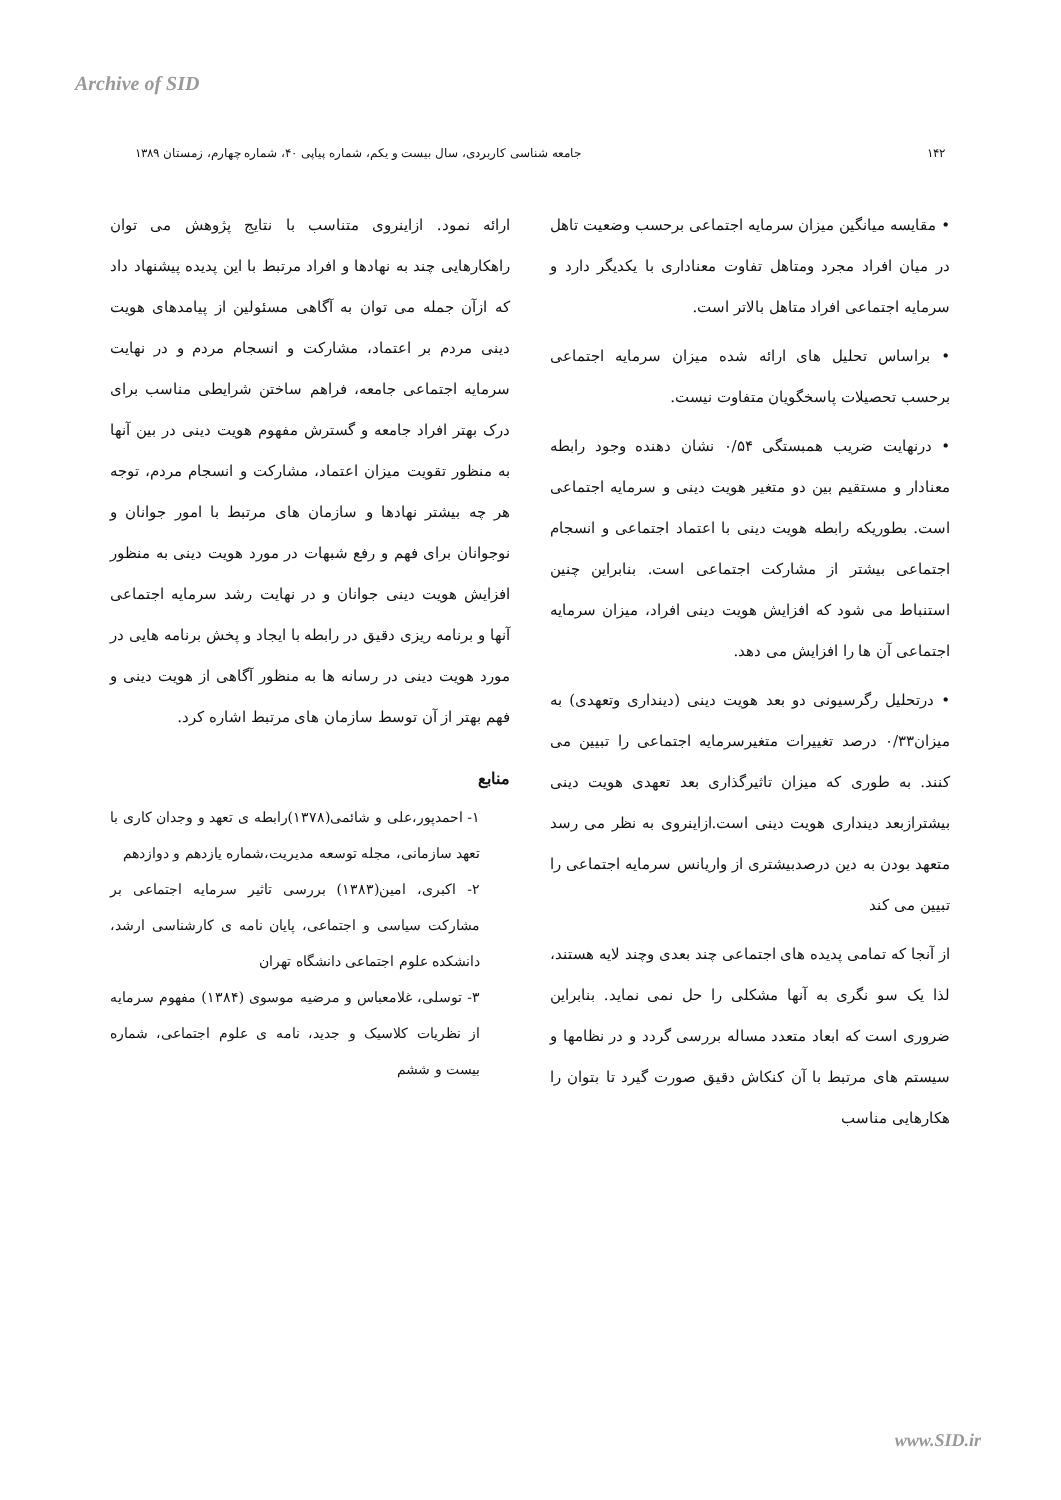Archive of SID
۱۴۲ جامعه شناسی کاربردی، سال بیست و یکم، شماره پیاپی ۴۰، شماره چهارم، زمستان ۱۳۸۹
• مقایسه میانگین میزان سرمایه اجتماعی برحسب وضعیت تاهل در میان افراد مجرد ومتاهل تفاوت معناداری با یکدیگر دارد و سرمایه اجتماعی افراد متاهل بالاتر است.
• براساس تحلیل های ارائه شده میزان سرمایه اجتماعی برحسب تحصیلات پاسخگویان متفاوت نیست.
• درنهایت ضریب همبستگی ۰/۵۴ نشان دهنده وجود رابطه معنادار و مستقیم بین دو متغیر هویت دینی و سرمایه اجتماعی است. بطوریکه رابطه هویت دینی با اعتماد اجتماعی و انسجام اجتماعی بیشتر از مشارکت اجتماعی است. بنابراین چنین استنباط می شود که افزایش هویت دینی افراد، میزان سرمایه اجتماعی آن ها را افزایش می دهد.
• درتحلیل رگرسیونی دو بعد هویت دینی (دینداری وتعهدی) به میزان۰/۳۳ درصد تغییرات متغیرسرمایه اجتماعی را تبیین می کنند. به طوری که میزان تاثیرگذاری بعد تعهدی هویت دینی بیشترازبعد دینداری هویت دینی است.ازاینروی به نظر می رسد متعهد بودن به دین درصدبیشتری از واریانس سرمایه اجتماعی را تبیین می کند
از آنجا که تمامی پدیده های اجتماعی چند بعدی وچند لایه هستند، لذا یک سو نگری به آنها مشکلی را حل نمی نماید. بنابراین ضروری است که ابعاد متعدد مساله بررسی گردد و در نظامها و سیستم های مرتبط با آن کنکاش دقیق صورت گیرد تا بتوان را هکارهایی مناسب
ارائه نمود. ازاینروی متناسب با نتایج پژوهش می توان راهکارهایی چند به نهادها و افراد مرتبط با این پدیده پیشنهاد داد که ازآن جمله می توان به آگاهی مسئولین از پیامدهای هویت دینی مردم بر اعتماد، مشارکت و انسجام مردم و در نهایت سرمایه اجتماعی جامعه، فراهم ساختن شرایطی مناسب برای درک بهتر افراد جامعه و گسترش مفهوم هویت دینی در بین آنها به منظور تقویت میزان اعتماد، مشارکت و انسجام مردم، توجه هر چه بیشتر نهادها و سازمان های مرتبط با امور جوانان و نوجوانان برای فهم و رفع شبهات در مورد هویت دینی به منظور افزایش هویت دینی جوانان و در نهایت رشد سرمایه اجتماعی آنها و برنامه ریزی دقیق در رابطه با ایجاد و پخش برنامه هایی در مورد هویت دینی در رسانه ها به منظور آگاهی از هویت دینی و فهم بهتر از آن توسط سازمان های مرتبط اشاره کرد.
منابع
۱- احمدپور،علی و شائمی(۱۳۷۸)رابطه ی تعهد و وجدان کاری با تعهد سازمانی، مجله توسعه مدیریت،شماره یازدهم و دوازدهم
۲- اکبری، امین(۱۳۸۳) بررسی تاثیر سرمایه اجتماعی بر مشارکت سیاسی و اجتماعی، پایان نامه ی کارشناسی ارشد، دانشکده علوم اجتماعی دانشگاه تهران
۳- توسلی، غلامعباس و مرضیه موسوی (۱۳۸۴) مفهوم سرمایه از نظریات کلاسیک و جدید، نامه ی علوم اجتماعی، شماره بیست و ششم
www.SID.ir